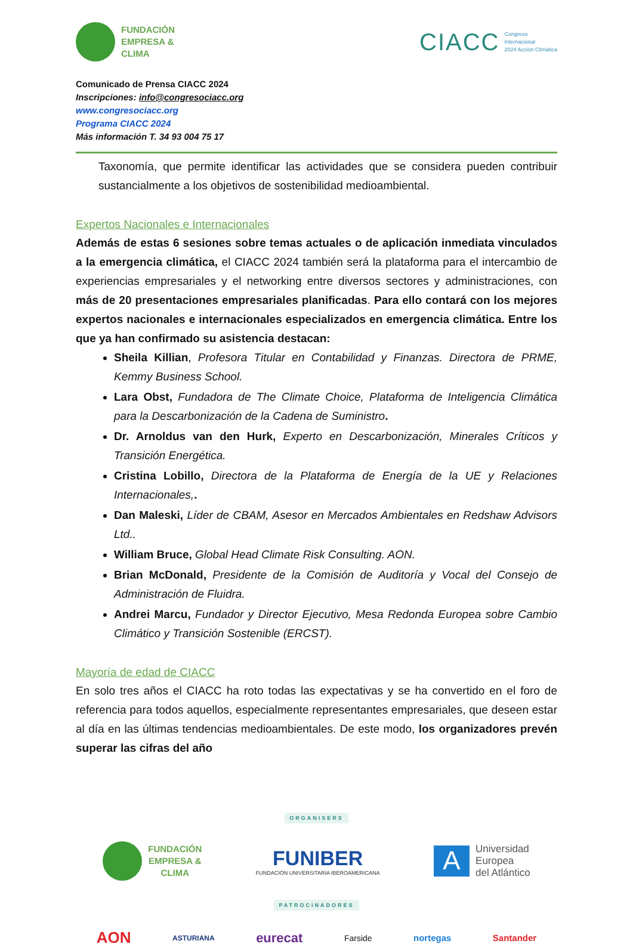FUNDACIÓN
EMPRESA &
CLIMA
CIACC Congreso
Internacional
2024 Acción Climática
Comunicado de Prensa CIACC 2024
Inscripciones: info@congresociacc.org
www.congresociacc.org
Programa CIACC 2024
Más información T. 34 93 004 75 17
Taxonomía, que permite identificar las actividades que se considera pueden contribuir sustancialmente a los objetivos de sostenibilidad medioambiental.
Expertos Nacionales e Internacionales
Además de estas 6 sesiones sobre temas actuales o de aplicación inmediata vinculados a la emergencia climática, el CIACC 2024 también será la plataforma para el intercambio de experiencias empresariales y el networking entre diversos sectores y administraciones, con más de 20 presentaciones empresariales planificadas. Para ello contará con los mejores expertos nacionales e internacionales especializados en emergencia climática. Entre los que ya han confirmado su asistencia destacan:
Sheila Killian, Profesora Titular en Contabilidad y Finanzas. Directora de PRME, Kemmy Business School.
Lara Obst, Fundadora de The Climate Choice, Plataforma de Inteligencia Climática para la Descarbonización de la Cadena de Suministro.
Dr. Arnoldus van den Hurk, Experto en Descarbonización, Minerales Críticos y Transición Energética.
Cristina Lobillo, Directora de la Plataforma de Energía de la UE y Relaciones Internacionales,.
Dan Maleski, Líder de CBAM, Asesor en Mercados Ambientales en Redshaw Advisors Ltd..
William Bruce, Global Head Climate Risk Consulting. AON.
Brian McDonald, Presidente de la Comisión de Auditoría y Vocal del Consejo de Administración de Fluidra.
Andrei Marcu, Fundador y Director Ejecutivo, Mesa Redonda Europea sobre Cambio Climático y Transición Sostenible (ERCST).
Mayoría de edad de CIACC
En solo tres años el CIACC ha roto todas las expectativas y se ha convertido en el foro de referencia para todos aquellos, especialmente representantes empresariales, que deseen estar al día en las últimas tendencias medioambientales. De este modo, los organizadores prevén superar las cifras del año
ORGANISERS
FUNDACIÓN
EMPRESA &
CLIMA
FUNIBER
FUNDACIÓN UNIVERSITARIA IBEROAMERICANA
A
Universidad
Europea
del Atlántico
PATROCINADORES
AON ASTURIANA eurecat Farside nortegas Santander